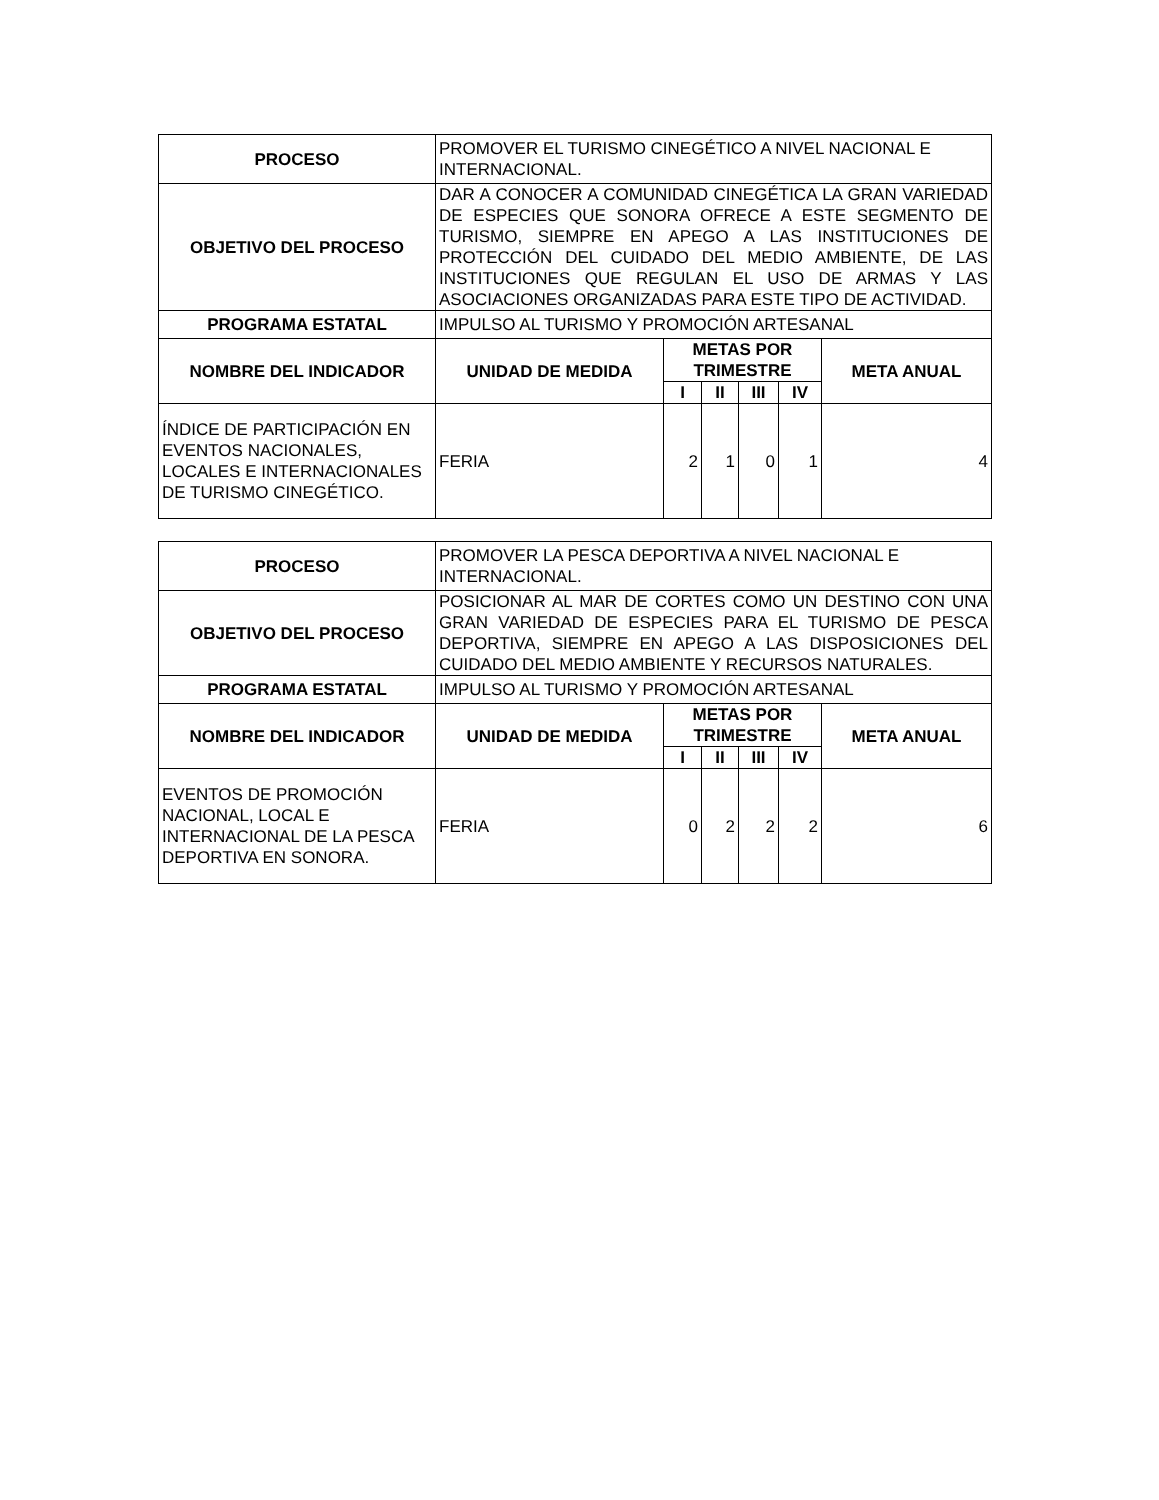| PROCESO | PROMOVER EL TURISMO CINEGÉTICO A NIVEL NACIONAL E INTERNACIONAL. | | | | | |
| OBJETIVO DEL PROCESO | DAR A CONOCER A COMUNIDAD CINEGÉTICA LA GRAN VARIEDAD DE ESPECIES QUE SONORA OFRECE A ESTE SEGMENTO DE TURISMO, SIEMPRE EN APEGO A LAS INSTITUCIONES DE PROTECCIÓN DEL CUIDADO DEL MEDIO AMBIENTE, DE LAS INSTITUCIONES QUE REGULAN EL USO DE ARMAS Y LAS ASOCIACIONES ORGANIZADAS PARA ESTE TIPO DE ACTIVIDAD. | | | | | |
| PROGRAMA ESTATAL | IMPULSO AL TURISMO Y PROMOCIÓN ARTESANAL | | | | | |
| NOMBRE DEL INDICADOR | UNIDAD DE MEDIDA | METAS POR TRIMESTRE | | | | META ANUAL |
| | | I | II | III | IV | |
| ÍNDICE DE PARTICIPACIÓN EN EVENTOS NACIONALES, LOCALES E INTERNACIONALES DE TURISMO CINEGÉTICO. | FERIA | 2 | 1 | 0 | 1 | 4 |
| PROCESO | PROMOVER LA PESCA DEPORTIVA A NIVEL NACIONAL E INTERNACIONAL. | | | | | |
| OBJETIVO DEL PROCESO | POSICIONAR AL MAR DE CORTES COMO UN DESTINO CON UNA GRAN VARIEDAD DE ESPECIES PARA EL TURISMO DE PESCA DEPORTIVA, SIEMPRE EN APEGO A LAS DISPOSICIONES DEL CUIDADO DEL MEDIO AMBIENTE Y RECURSOS NATURALES. | | | | | |
| PROGRAMA ESTATAL | IMPULSO AL TURISMO Y PROMOCIÓN ARTESANAL | | | | | |
| NOMBRE DEL INDICADOR | UNIDAD DE MEDIDA | METAS POR TRIMESTRE | | | | META ANUAL |
| | | I | II | III | IV | |
| EVENTOS DE PROMOCIÓN NACIONAL, LOCAL E INTERNACIONAL DE LA PESCA DEPORTIVA EN SONORA. | FERIA | 0 | 2 | 2 | 2 | 6 |